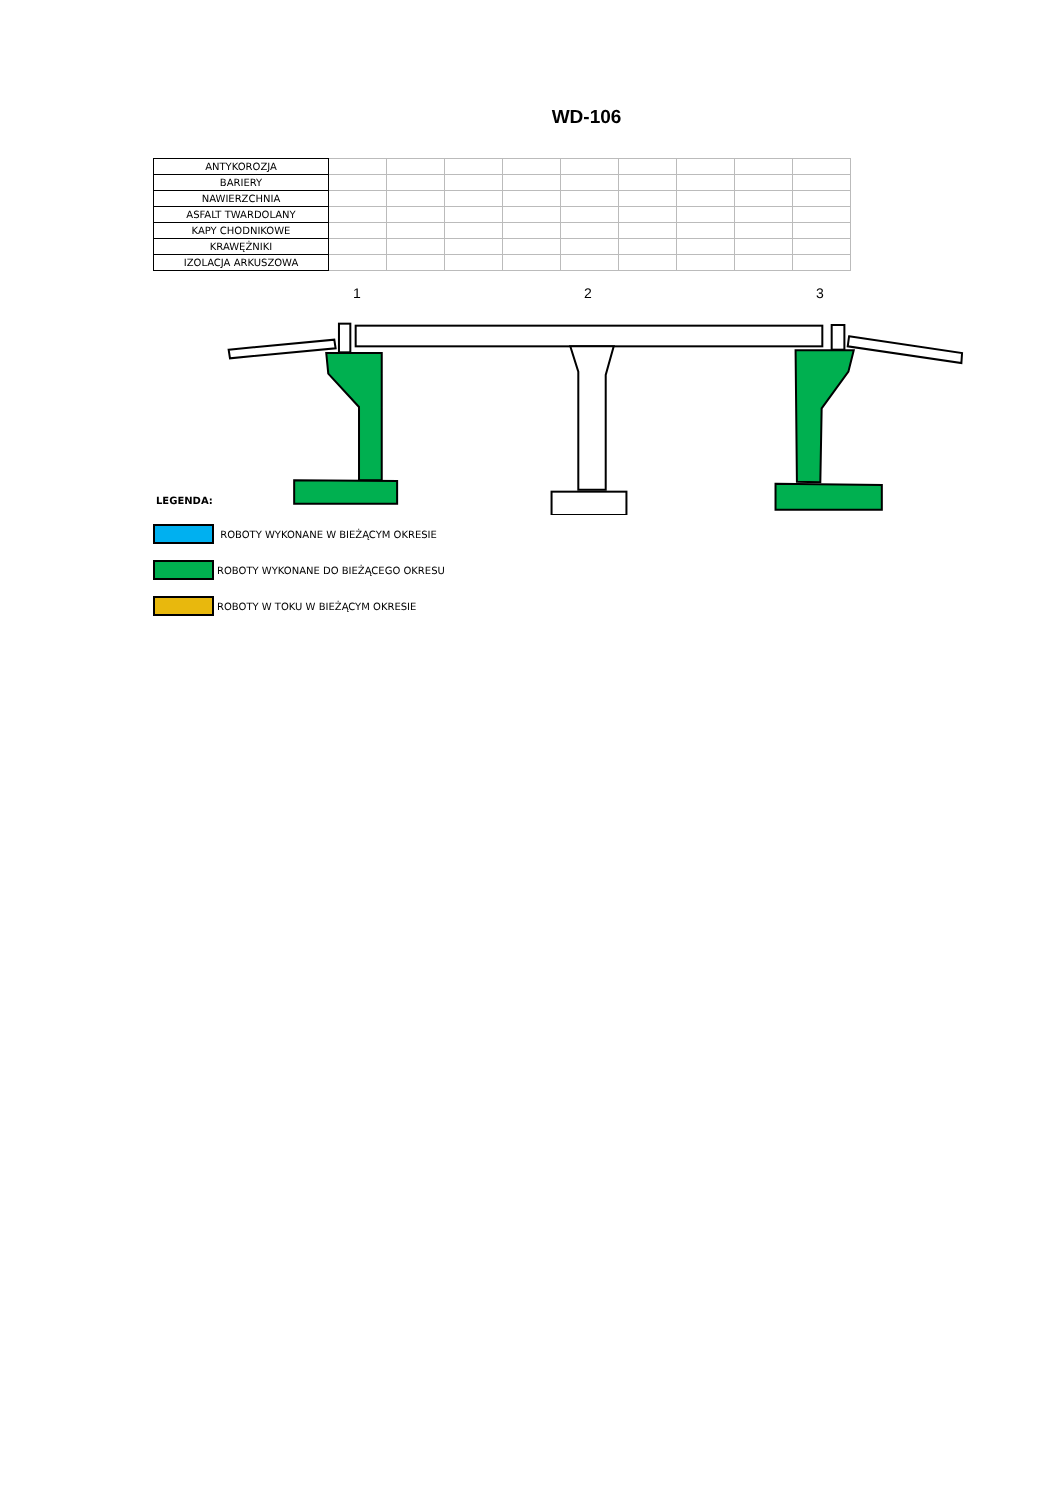WD-106
| ANTYKOROZJA | | | | | | | | | |
| BARIERY | | | | | | | | | |
| NAWIERZCHNIA | | | | | | | | | |
| ASFALT TWARDOLANY | | | | | | | | | |
| KAPY CHODNIKOWE | | | | | | | | | |
| KRAWĘŻNIKI | | | | | | | | | |
| IZOLACJA ARKUSZOWA | | | | | | | | | |
1 2 3
LEGENDA:
ROBOTY WYKONANE W BIEŻĄCYM OKRESIE
ROBOTY WYKONANE DO BIEŻĄCEGO OKRESU
ROBOTY W TOKU W BIEŻĄCYM OKRESIE